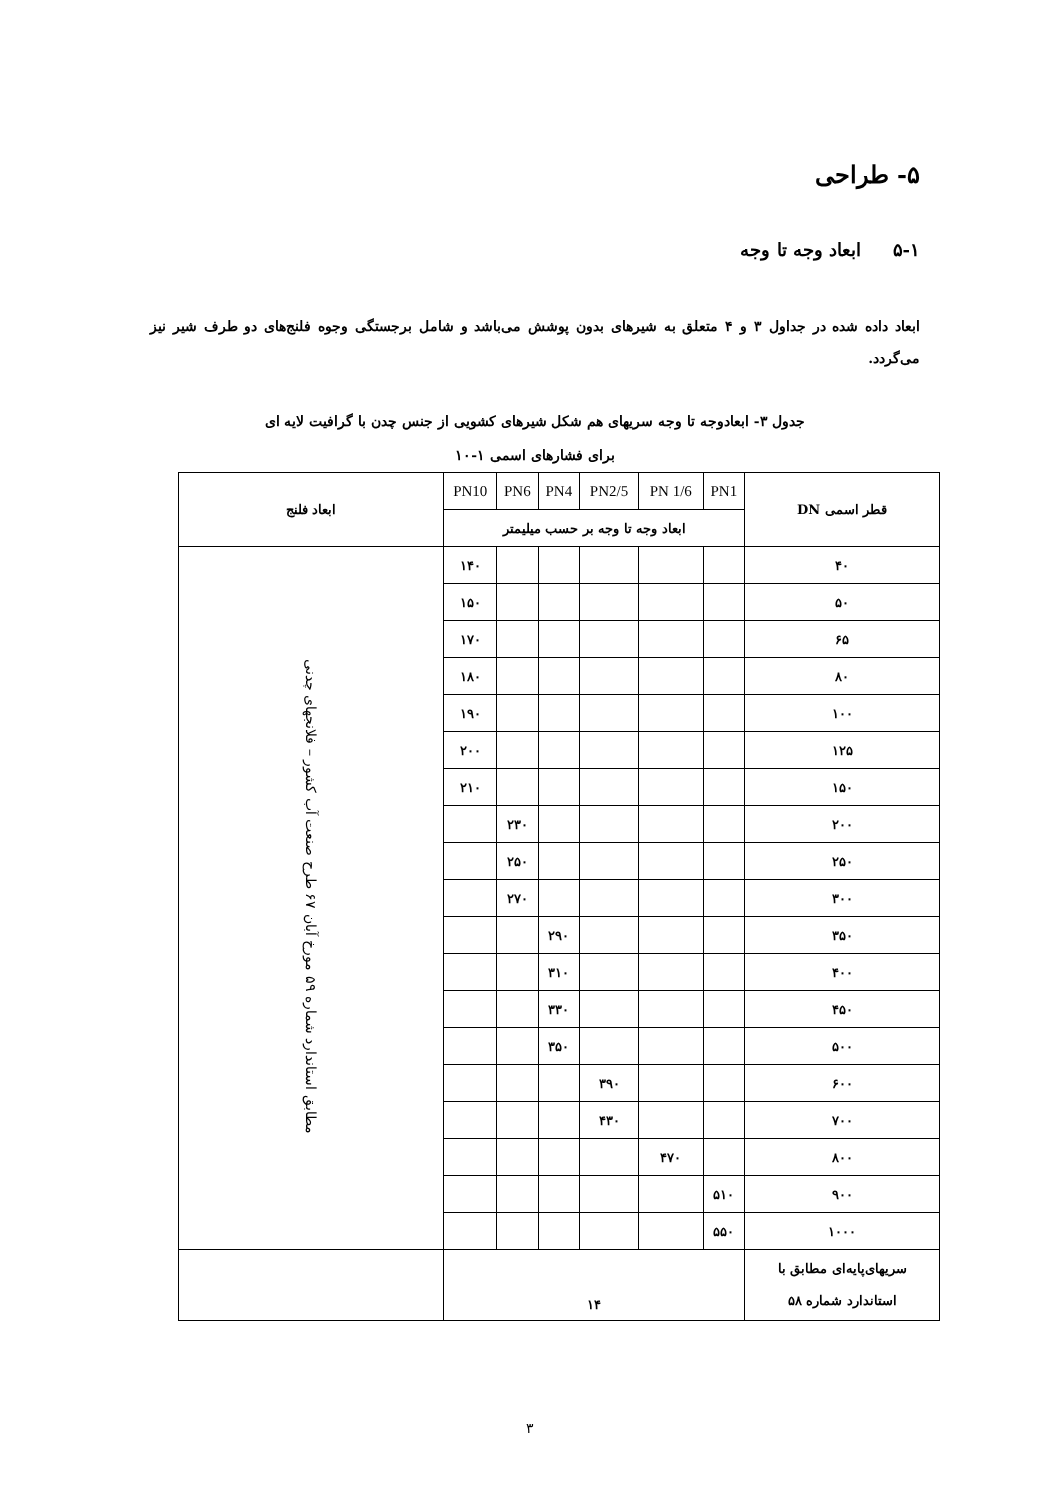۵- طراحی
۵-۱ ابعاد وجه تا وجه
ابعاد داده شده در جداول ۳ و ۴ متعلق به شیرهای بدون پوشش می‌باشد و شامل برجستگی وجوه فلنج‌های دو طرف شیر نیز می‌گردد.
جدول ۳- ابعادوجه تا وجه سریهای هم شکل شیرهای کشویی از جنس چدن با گرافیت لایه ای
برای فشارهای اسمی ۱-۱۰
| قطر اسمی DN | PN1 | PN 1/6 | PN2/5 | PN4 | PN6 | PN10 | ابعاد فلنج |
| --- | --- | --- | --- | --- | --- | --- | --- |
| | ابعاد وجه تا وجه بر حسب میلیمتر | | | | | | |
| ۴۰ | | | | | | ۱۴۰ | مطابق استاندارد شماره ۵۹ مورخ آبان ۶۷ طرح صنعت آب کشور – فلانجهای چدنی |
| ۵۰ | | | | | | ۱۵۰ | |
| ۶۵ | | | | | | ۱۷۰ | |
| ۸۰ | | | | | | ۱۸۰ | |
| ۱۰۰ | | | | | | ۱۹۰ | |
| ۱۲۵ | | | | | | ۲۰۰ | |
| ۱۵۰ | | | | | | ۲۱۰ | |
| ۲۰۰ | | | | | ۲۳۰ | | |
| ۲۵۰ | | | | | ۲۵۰ | | |
| ۳۰۰ | | | | | ۲۷۰ | | |
| ۳۵۰ | | | | ۲۹۰ | | | |
| ۴۰۰ | | | | ۳۱۰ | | | |
| ۴۵۰ | | | | ۳۳۰ | | | |
| ۵۰۰ | | | | ۳۵۰ | | | |
| ۶۰۰ | | | ۳۹۰ | | | | |
| ۷۰۰ | | | ۴۳۰ | | | | |
| ۸۰۰ | | ۴۷۰ | | | | | |
| ۹۰۰ | ۵۱۰ | | | | | | |
| ۱۰۰۰ | ۵۵۰ | | | | | | |
| سریهای‌پایه‌ای مطابق با استاندارد شماره ۵۸ | ۱۴ | | | | | | |
۳